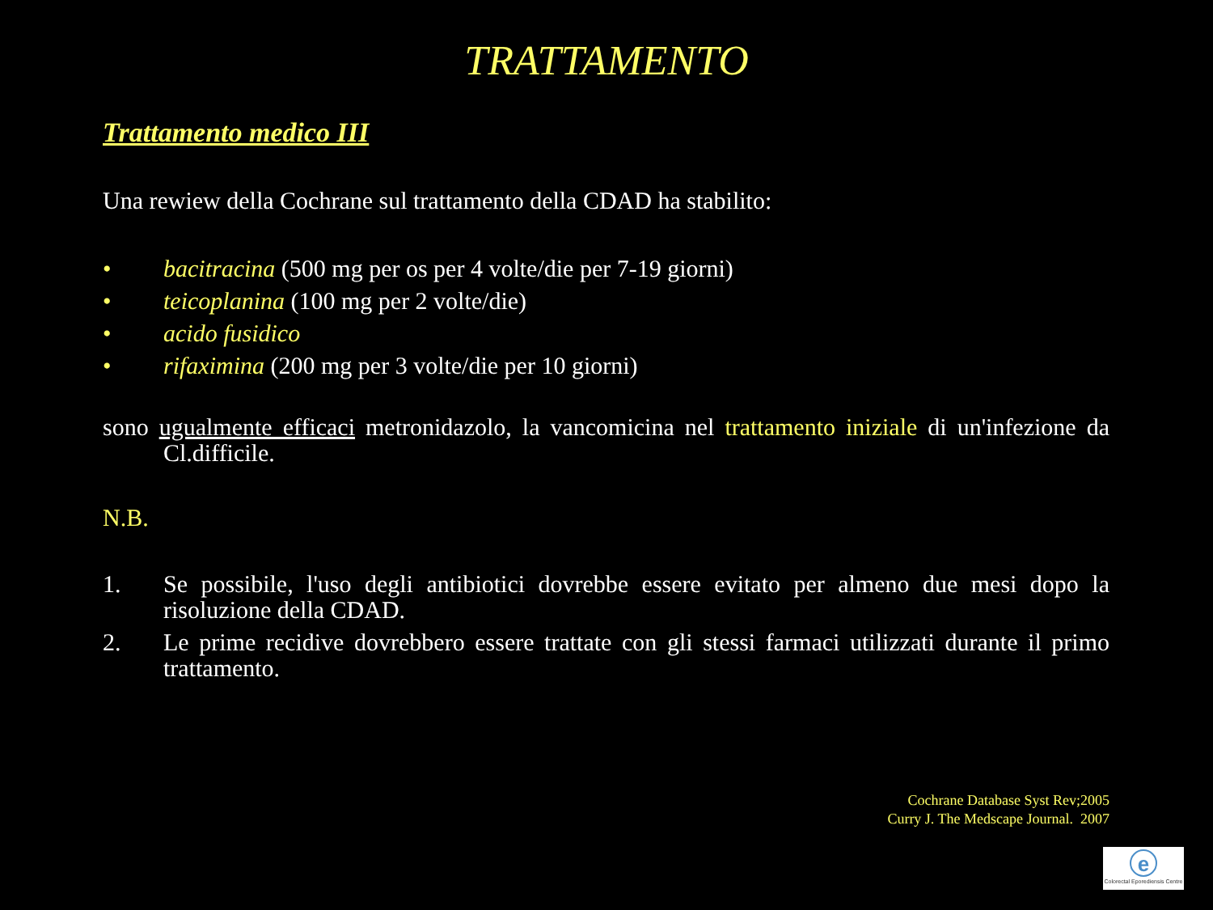TRATTAMENTO
Trattamento medico III
Una rewiew della Cochrane sul trattamento della CDAD ha stabilito:
• bacitracina (500 mg per os per 4 volte/die per 7-19 giorni)
• teicoplanina (100 mg per 2 volte/die)
• acido fusidico
• rifaximina (200 mg per 3 volte/die per 10 giorni)
sono ugualmente efficaci metronidazolo, la vancomicina nel trattamento iniziale di un'infezione da Cl.difficile.
N.B.
1. Se possibile, l'uso degli antibiotici dovrebbe essere evitato per almeno due mesi dopo la risoluzione della CDAD.
2. Le prime recidive dovrebbero essere trattate con gli stessi farmaci utilizzati durante il primo trattamento.
Cochrane Database Syst Rev;2005
Curry J. The Medscape Journal. 2007
e
Colorectal Eporediensis Centre